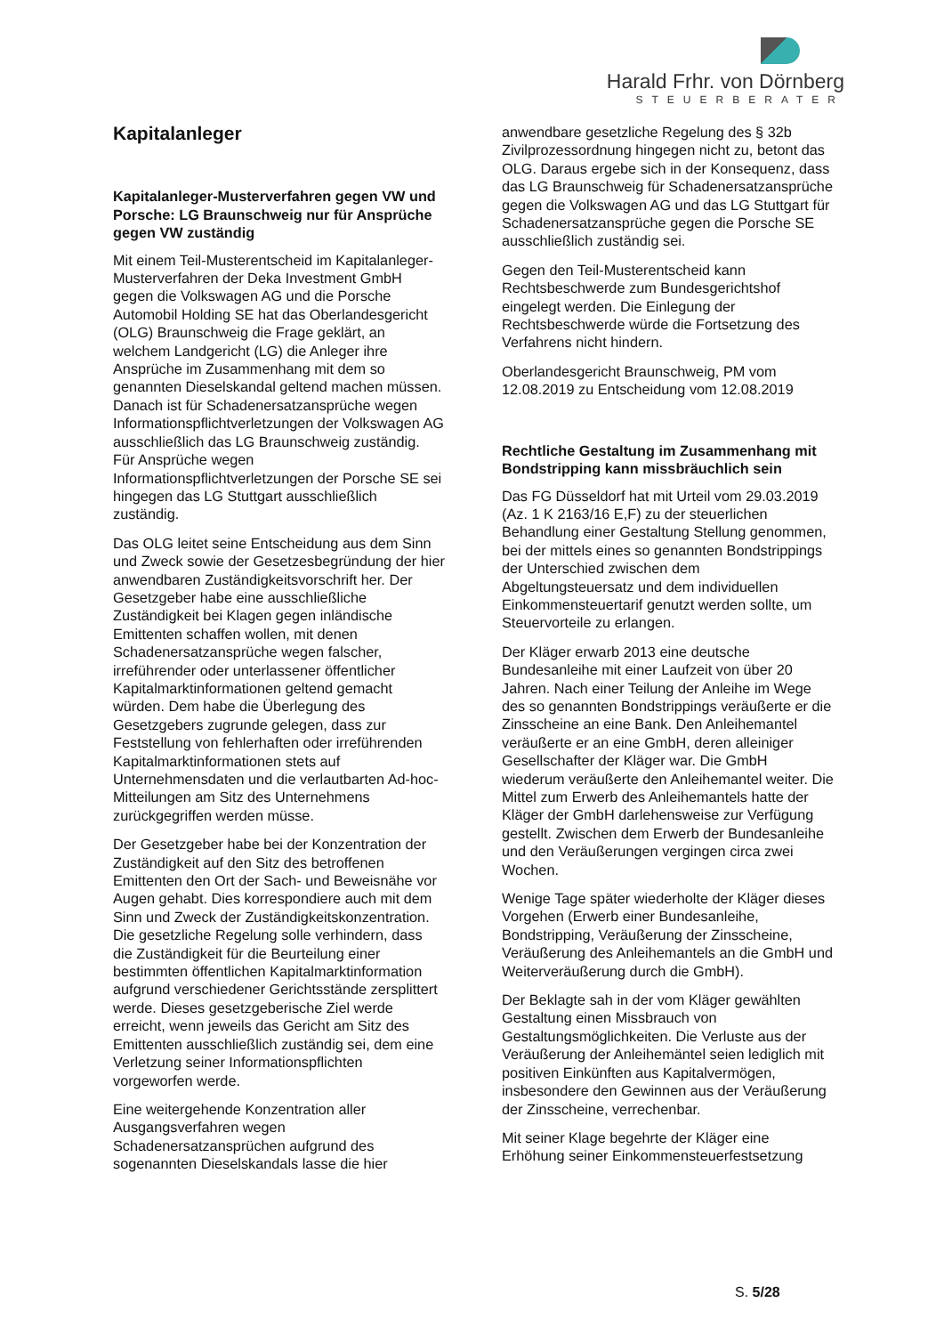Harald Frhr. von Dörnberg
STEUERBERATER
Kapitalanleger
Kapitalanleger-Musterverfahren gegen VW und Porsche: LG Braunschweig nur für Ansprüche gegen VW zuständig
Mit einem Teil-Musterentscheid im Kapitalanleger-Musterverfahren der Deka Investment GmbH gegen die Volkswagen AG und die Porsche Automobil Holding SE hat das Oberlandesgericht (OLG) Braunschweig die Frage geklärt, an welchem Landgericht (LG) die Anleger ihre Ansprüche im Zusammenhang mit dem so genannten Dieselskandal geltend machen müssen. Danach ist für Schadenersatzansprüche wegen Informationspflichtverletzungen der Volkswagen AG ausschließlich das LG Braunschweig zuständig. Für Ansprüche wegen Informationspflichtverletzungen der Porsche SE sei hingegen das LG Stuttgart ausschließlich zuständig.
Das OLG leitet seine Entscheidung aus dem Sinn und Zweck sowie der Gesetzesbegründung der hier anwendbaren Zuständigkeitsvorschrift her. Der Gesetzgeber habe eine ausschließliche Zuständigkeit bei Klagen gegen inländische Emittenten schaffen wollen, mit denen Schadenersatzansprüche wegen falscher, irreführender oder unterlassener öffentlicher Kapitalmarktinformationen geltend gemacht würden. Dem habe die Überlegung des Gesetzgebers zugrunde gelegen, dass zur Feststellung von fehlerhaften oder irreführenden Kapitalmarktinformationen stets auf Unternehmensdaten und die verlautbarten Ad-hoc-Mitteilungen am Sitz des Unternehmens zurückgegriffen werden müsse.
Der Gesetzgeber habe bei der Konzentration der Zuständigkeit auf den Sitz des betroffenen Emittenten den Ort der Sach- und Beweisnähe vor Augen gehabt. Dies korrespondiere auch mit dem Sinn und Zweck der Zuständigkeitskonzentration. Die gesetzliche Regelung solle verhindern, dass die Zuständigkeit für die Beurteilung einer bestimmten öffentlichen Kapitalmarktinformation aufgrund verschiedener Gerichtsstände zersplittert werde. Dieses gesetzgeberische Ziel werde erreicht, wenn jeweils das Gericht am Sitz des Emittenten ausschließlich zuständig sei, dem eine Verletzung seiner Informationspflichten vorgeworfen werde.
Eine weitergehende Konzentration aller Ausgangsverfahren wegen Schadenersatzansprüchen aufgrund des sogenannten Dieselskandals lasse die hier
anwendbare gesetzliche Regelung des § 32b Zivilprozessordnung hingegen nicht zu, betont das OLG. Daraus ergebe sich in der Konsequenz, dass das LG Braunschweig für Schadenersatzansprüche gegen die Volkswagen AG und das LG Stuttgart für Schadenersatzansprüche gegen die Porsche SE ausschließlich zuständig sei.
Gegen den Teil-Musterentscheid kann Rechtsbeschwerde zum Bundesgerichtshof eingelegt werden. Die Einlegung der Rechtsbeschwerde würde die Fortsetzung des Verfahrens nicht hindern.
Oberlandesgericht Braunschweig, PM vom 12.08.2019 zu Entscheidung vom 12.08.2019
Rechtliche Gestaltung im Zusammenhang mit Bondstripping kann missbräuchlich sein
Das FG Düsseldorf hat mit Urteil vom 29.03.2019 (Az. 1 K 2163/16 E,F) zu der steuerlichen Behandlung einer Gestaltung Stellung genommen, bei der mittels eines so genannten Bondstrippings der Unterschied zwischen dem Abgeltungsteuersatz und dem individuellen Einkommensteuertarif genutzt werden sollte, um Steuervorteile zu erlangen.
Der Kläger erwarb 2013 eine deutsche Bundesanleihe mit einer Laufzeit von über 20 Jahren. Nach einer Teilung der Anleihe im Wege des so genannten Bondstrippings veräußerte er die Zinsscheine an eine Bank. Den Anleihemantel veräußerte er an eine GmbH, deren alleiniger Gesellschafter der Kläger war. Die GmbH wiederum veräußerte den Anleihemantel weiter. Die Mittel zum Erwerb des Anleihemantels hatte der Kläger der GmbH darlehensweise zur Verfügung gestellt. Zwischen dem Erwerb der Bundesanleihe und den Veräußerungen vergingen circa zwei Wochen.
Wenige Tage später wiederholte der Kläger dieses Vorgehen (Erwerb einer Bundesanleihe, Bondstripping, Veräußerung der Zinsscheine, Veräußerung des Anleihemantels an die GmbH und Weiterveräußerung durch die GmbH).
Der Beklagte sah in der vom Kläger gewählten Gestaltung einen Missbrauch von Gestaltungsmöglichkeiten. Die Verluste aus der Veräußerung der Anleihemäntel seien lediglich mit positiven Einkünften aus Kapitalvermögen, insbesondere den Gewinnen aus der Veräußerung der Zinsscheine, verrechenbar.
Mit seiner Klage begehrte der Kläger eine Erhöhung seiner Einkommensteuerfestsetzung
S. 5/28